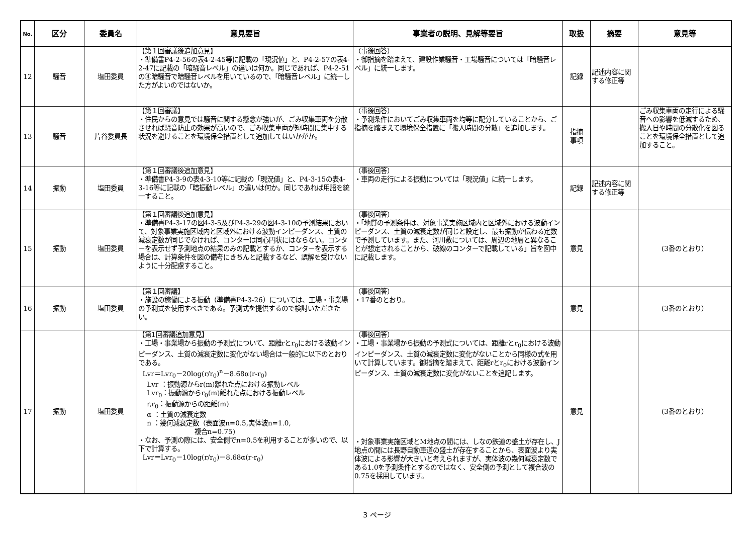| No. | 区分 | 委員名 | 意見要旨 | 事業者の説明、見解等要旨 | 取扱 | 摘要 | 意見等 |
| --- | --- | --- | --- | --- | --- | --- | --- |
| 12 | 騒音 | 塩田委員 | 【第１回審議後追加意見】 ・準備書P4-2-56の表4-2-45等に記載の「現況値」と、P4-2-57の表4-2-47に記載の「暗騒音レベル」の違いは何か。同じであれば、P4-2-51の④暗騒音で暗騒音レベルを用いているので、「暗騒音レベル」に統一した方がよいのではないか。 | （事後回答） ・御指摘を踏まえて、建設作業騒音・工場騒音については「暗騒音レベル」に統一します。 | 記録 | 記述内容に関する修正等 | |
| 13 | 騒音 | 片谷委員長 | 【第１回審議】 ・住民からの意見では騒音に関する懸念が強いが、ごみ収集車両を分散させれば騒音防止の効果が高いので、ごみ収集車両が短時間に集中する状況を避けることを環境保全措置として追加してはいかがか。 | （事後回答） ・予測条件においてごみ収集車両を均等に配分していることから、ご指摘を踏まえて環境保全措置に「搬入時間の分散」を追加します。 | 指摘 事項 | | ごみ収集車両の走行による騒音への影響を低減するため、搬入日や時間の分散化を図ることを環境保全措置として追加すること。 |
| 14 | 振動 | 塩田委員 | 【第１回審議後追加意見】 ・準備書P4-3-9の表4-3-10等に記載の「現況値」と、P4-3-15の表4-3-16等に記載の「暗振動レベル」の違いは何か。同じであれば用語を統一すること。 | （事後回答） ・車両の走行による振動については「現況値」に統一します。 | 記録 | 記述内容に関する修正等 | |
| 15 | 振動 | 塩田委員 | 【第１回審議後追加意見】 ・準備書P4-3-17の図4-3-5及びP4-3-29の図4-3-10の予測結果において、対象事業実施区域内と区域外における波動インピーダンス、土質の減衰定数が同じでなければ、コンターは同心円状にはならない。コンターを表示せず予測地点の結果のみの記載とするか、コンターを表示する場合は、計算条件を図の備考にきちんと記載するなど、誤解を受けないように十分配慮すること。 | （事後回答） ・「地質の予測条件は、対象事業実施区域内と区域外における波動インピーダンス、土質の減衰定数が同じと設定し、最も振動が伝わる定数で予測しています。また、河川敷については、周辺の地層と異なることが想定されることから、破線のコンターで記載している」旨を図中に記載します。 | 意見 | | (3番のとおり） |
| 16 | 振動 | 塩田委員 | 【第１回審議】 ・施設の稼働による振動（準備書P4-3-26）については、工場・事業場の予測式を使用すべきである。予測式を提供するので検討いただきたい。 | （事後回答） ・17番のとおり。 | 意見 | | (3番のとおり） |
| 17 | 振動 | 塩田委員 | 【第1回審議追加意見】 ・工場・事業場から振動の予測式について、距離rとr<sub>0</sub>における波動インピーダンス、土質の減衰定数に変化がない場合は一般的に以下のとおりである。 Lvr＝Lvr<sub>0</sub>－20log(r/r<sub>0</sub>)<sup>n</sup>－8.68α(r-r<sub>0</sub>) Lvr ：振動源からr(m)離れた点における振動レベル Lvr<sub>0</sub>：振動源からr<sub>0</sub>(m)離れた点における振動レベル r,r<sub>0</sub>：振動源からの距離(m) α ：土質の減衰定数 n ：幾何減衰定数（表面波n=0.5,実体波n=1.0, 複合n=0.75) ・なお、予測の際には、安全側でn=0.5を利用することが多いので、以下で計算する。 Lvr＝Lvr<sub>0</sub>－10log(r/r<sub>0</sub>)－8.68α(r-r<sub>0</sub>) | （事後回答） ・工場・事業場から振動の予測式については、距離rとr<sub>0</sub>における波動インピーダンス、土質の減衰定数に変化がないことから同様の式を用いて計算しています。御指摘を踏まえて、距離rとr<sub>0</sub>における波動インピーダンス、土質の減衰定数に変化がないことを追記します。 ・対象事業実施区域とM地点の間には、しなの鉄道の盛土が存在し、J地点の間には長野自動車道の盛土が存在することから、表面波より実体波による影響が大きいと考えられますが、実体波の幾何減衰定数である1.0を予測条件とするのではなく、安全側の予測として複合波の0.75を採用しています。 | 意見 | | (3番のとおり） |
3 ページ